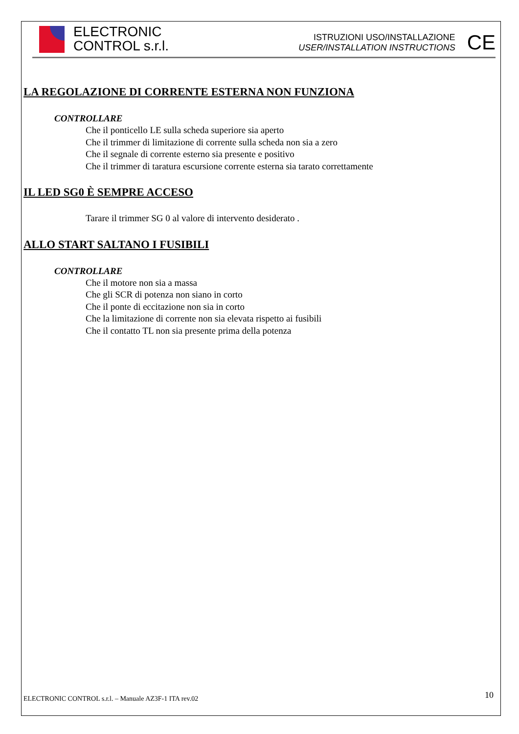ELECTRONIC
CONTROL s.r.l.
ISTRUZIONI USO/INSTALLAZIONE
USER/INSTALLATION INSTRUCTIONS
CE
LA REGOLAZIONE DI CORRENTE ESTERNA NON FUNZIONA
CONTROLLARE
Che il ponticello LE sulla scheda superiore sia aperto
Che il trimmer di limitazione di corrente sulla scheda non sia a zero
Che il segnale di corrente esterno sia presente e positivo
Che il trimmer di taratura escursione corrente esterna sia tarato correttamente
IL LED SG0 È SEMPRE ACCESO
Tarare il trimmer SG 0 al valore di intervento desiderato .
ALLO START SALTANO I FUSIBILI
CONTROLLARE
Che il motore non sia a massa
Che gli SCR di potenza non siano in corto
Che il ponte di eccitazione non sia in corto
Che la limitazione di corrente non sia elevata rispetto ai fusibili
Che il contatto TL non sia presente prima della potenza
10
ELECTRONIC CONTROL s.r.l. – Manuale AZ3F-1 ITA rev.02